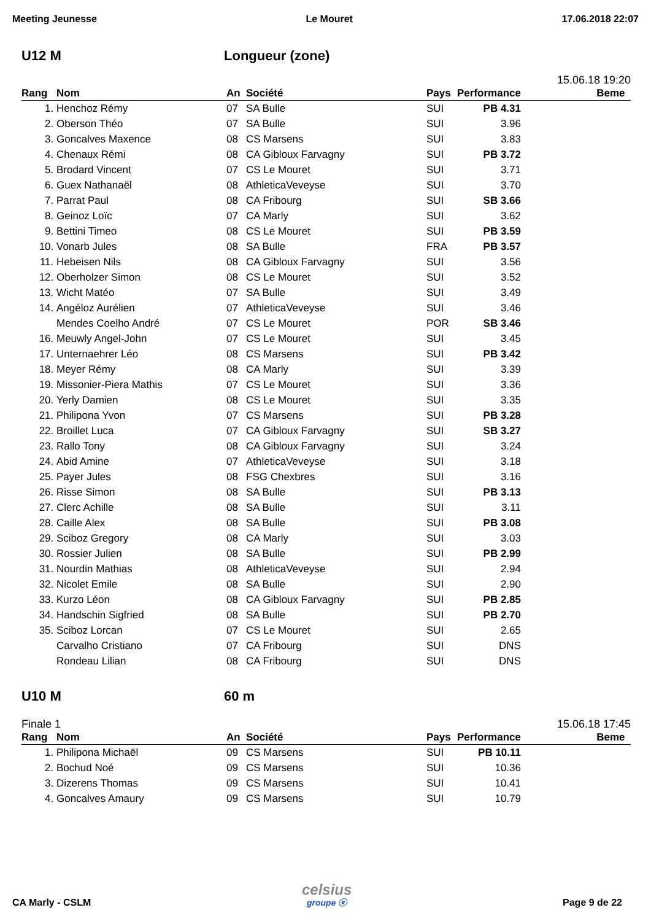Meeting Jeunesse Le Mouret 17.06.2018 22:07
U12 M Longueur (zone)
15.06.18 19:20
| Rang | Nom | An | Société | Pays | Performance | Beme |
| --- | --- | --- | --- | --- | --- | --- |
| 1. | Henchoz Rémy | 07 | SA Bulle | SUI | PB 4.31 | |
| 2. | Oberson Théo | 07 | SA Bulle | SUI | 3.96 | |
| 3. | Goncalves Maxence | 08 | CS Marsens | SUI | 3.83 | |
| 4. | Chenaux Rémi | 08 | CA Gibloux Farvagny | SUI | PB 3.72 | |
| 5. | Brodard Vincent | 07 | CS Le Mouret | SUI | 3.71 | |
| 6. | Guex Nathanaël | 08 | AthleticaVeveyse | SUI | 3.70 | |
| 7. | Parrat Paul | 08 | CA Fribourg | SUI | SB 3.66 | |
| 8. | Geinoz Loïc | 07 | CA Marly | SUI | 3.62 | |
| 9. | Bettini Timeo | 08 | CS Le Mouret | SUI | PB 3.59 | |
| 10. | Vonarb Jules | 08 | SA Bulle | FRA | PB 3.57 | |
| 11. | Hebeisen Nils | 08 | CA Gibloux Farvagny | SUI | 3.56 | |
| 12. | Oberholzer Simon | 08 | CS Le Mouret | SUI | 3.52 | |
| 13. | Wicht Matéo | 07 | SA Bulle | SUI | 3.49 | |
| 14. | Angéloz Aurélien | 07 | AthleticaVeveyse | SUI | 3.46 | |
| | Mendes Coelho André | 07 | CS Le Mouret | POR | SB 3.46 | |
| 16. | Meuwly Angel-John | 07 | CS Le Mouret | SUI | 3.45 | |
| 17. | Unternaehrer Léo | 08 | CS Marsens | SUI | PB 3.42 | |
| 18. | Meyer Rémy | 08 | CA Marly | SUI | 3.39 | |
| 19. | Missonier-Piera Mathis | 07 | CS Le Mouret | SUI | 3.36 | |
| 20. | Yerly Damien | 08 | CS Le Mouret | SUI | 3.35 | |
| 21. | Philipona Yvon | 07 | CS Marsens | SUI | PB 3.28 | |
| 22. | Broillet Luca | 07 | CA Gibloux Farvagny | SUI | SB 3.27 | |
| 23. | Rallo Tony | 08 | CA Gibloux Farvagny | SUI | 3.24 | |
| 24. | Abid Amine | 07 | AthleticaVeveyse | SUI | 3.18 | |
| 25. | Payer Jules | 08 | FSG Chexbres | SUI | 3.16 | |
| 26. | Risse Simon | 08 | SA Bulle | SUI | PB 3.13 | |
| 27. | Clerc Achille | 08 | SA Bulle | SUI | 3.11 | |
| 28. | Caille Alex | 08 | SA Bulle | SUI | PB 3.08 | |
| 29. | Sciboz Gregory | 08 | CA Marly | SUI | 3.03 | |
| 30. | Rossier Julien | 08 | SA Bulle | SUI | PB 2.99 | |
| 31. | Nourdin Mathias | 08 | AthleticaVeveyse | SUI | 2.94 | |
| 32. | Nicolet Emile | 08 | SA Bulle | SUI | 2.90 | |
| 33. | Kurzo Léon | 08 | CA Gibloux Farvagny | SUI | PB 2.85 | |
| 34. | Handschin Sigfried | 08 | SA Bulle | SUI | PB 2.70 | |
| 35. | Sciboz Lorcan | 07 | CS Le Mouret | SUI | 2.65 | |
| | Carvalho Cristiano | 07 | CA Fribourg | SUI | DNS | |
| | Rondeau Lilian | 08 | CA Fribourg | SUI | DNS | |
U10 M 60 m
Finale 1 15.06.18 17:45
| Rang | Nom | An | Société | Pays | Performance | Beme |
| --- | --- | --- | --- | --- | --- | --- |
| 1. | Philipona Michaël | 09 | CS Marsens | SUI | PB 10.11 | |
| 2. | Bochud Noé | 09 | CS Marsens | SUI | 10.36 | |
| 3. | Dizerens Thomas | 09 | CS Marsens | SUI | 10.41 | |
| 4. | Goncalves Amaury | 09 | CS Marsens | SUI | 10.79 | |
CA Marly - CSLM
celsius
groupe ⓔ
Page 9 de 22